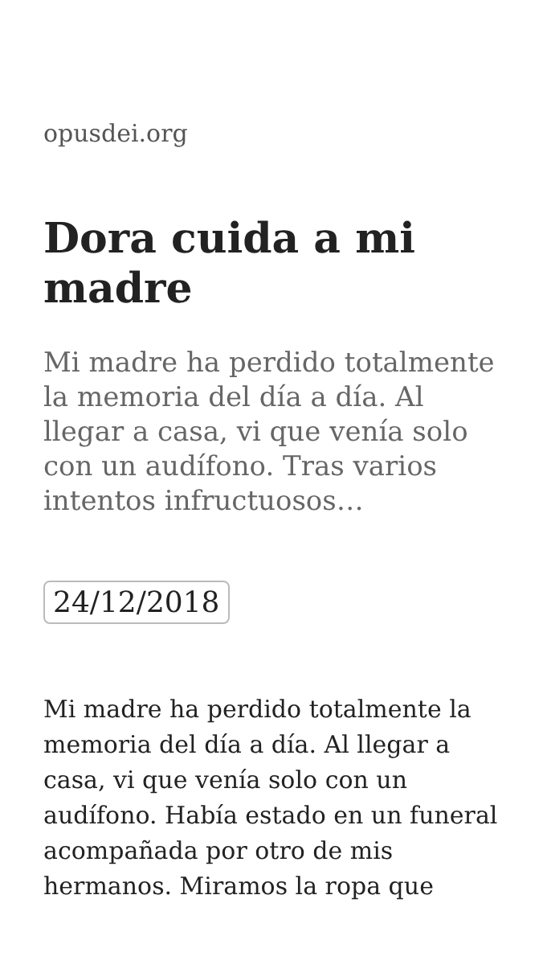opusdei.org
Dora cuida a mi madre
Mi madre ha perdido totalmente la memoria del día a día. Al llegar a casa, vi que venía solo con un audífono. Tras varios intentos infructuosos…
24/12/2018
Mi madre ha perdido totalmente la memoria del día a día. Al llegar a casa, vi que venía solo con un audífono. Había estado en un funeral acompañada por otro de mis hermanos. Miramos la ropa que